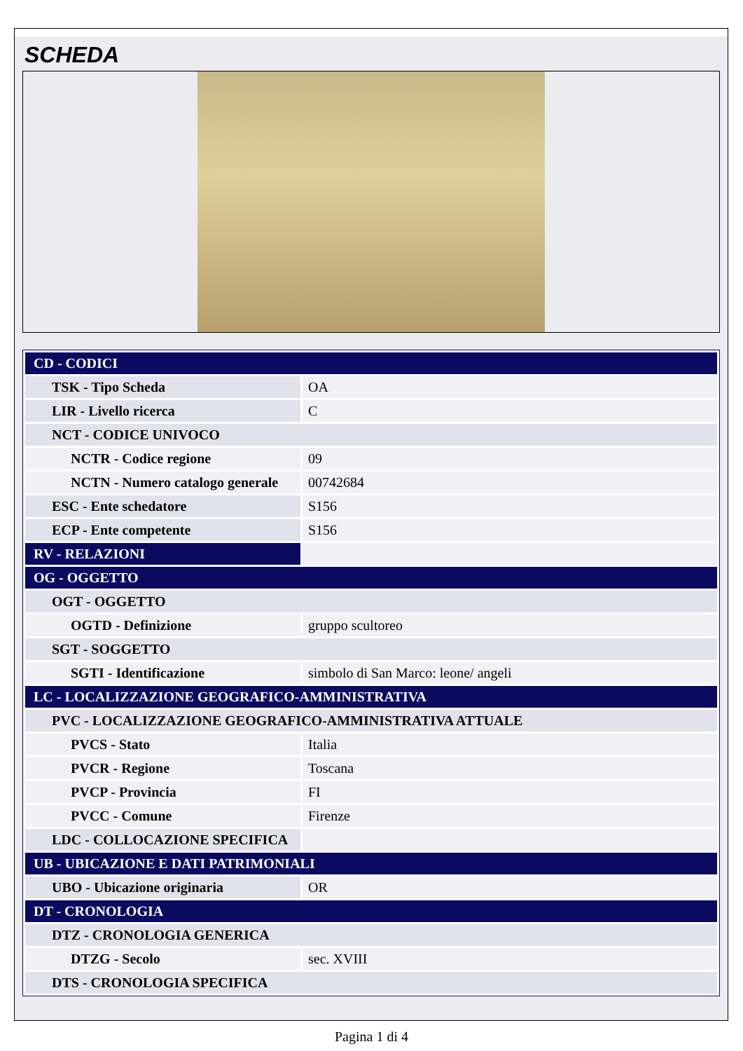SCHEDA
| CD - CODICI | |
| TSK - Tipo Scheda | OA |
| LIR - Livello ricerca | C |
| NCT - CODICE UNIVOCO | |
| NCTR - Codice regione | 09 |
| NCTN - Numero catalogo generale | 00742684 |
| ESC - Ente schedatore | S156 |
| ECP - Ente competente | S156 |
| RV - RELAZIONI | |
| OG - OGGETTO | |
| OGT - OGGETTO | |
| OGTD - Definizione | gruppo scultoreo |
| SGT - SOGGETTO | |
| SGTI - Identificazione | simbolo di San Marco: leone/ angeli |
| LC - LOCALIZZAZIONE GEOGRAFICO-AMMINISTRATIVA | |
| PVC - LOCALIZZAZIONE GEOGRAFICO-AMMINISTRATIVA ATTUALE | |
| PVCS - Stato | Italia |
| PVCR - Regione | Toscana |
| PVCP - Provincia | FI |
| PVCC - Comune | Firenze |
| LDC - COLLOCAZIONE SPECIFICA | |
| UB - UBICAZIONE E DATI PATRIMONIALI | |
| UBO - Ubicazione originaria | OR |
| DT - CRONOLOGIA | |
| DTZ - CRONOLOGIA GENERICA | |
| DTZG - Secolo | sec. XVIII |
| DTS - CRONOLOGIA SPECIFICA | |
Pagina 1 di 4